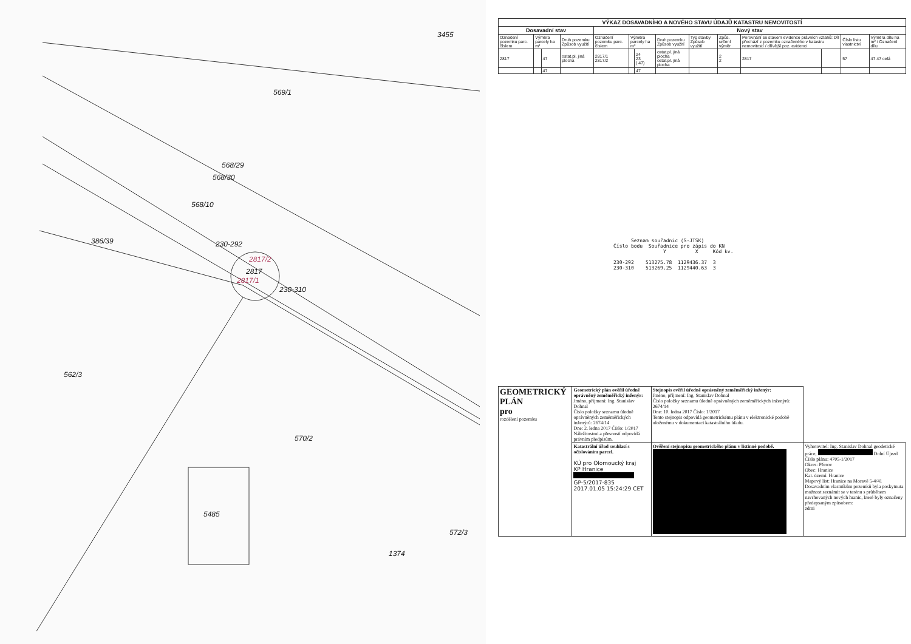3455
569/1
568/29
568/30
568/10
386/39 230-292
2817/2
2817
2817/1
230-310
562/3
570/2
5485
572/3
1374
| VÝKAZ DOSAVADNÍHO A NOVÉHO STAVU ÚDAJŮ KATASTRU NEMOVITOSTÍ | | | | | | | | | | | | | |
| --- | --- | --- | --- | --- | --- | --- | --- | --- | --- | --- | --- | --- | --- |
| Dosavadní stav | | | | Nový stav | | | | | | | | | |
| Označení pozemku parc. číslem | Výměra parcely ha m² | | Druh pozemku Způsob využití | Označení pozemku parc. číslem | Výměra parcely ha m² | | Druh pozemku Způsob využití | Typ stavby Způsob využití | Způs. určení výměr | Porovnání se stavem evidence právních vztahů: Díl přechází z pozemku označeného v katastru nemovitostí / dřívější poz. evidenci | | Číslo listu vlastnictví | Výměra dílu ha m² / Označení dílu |
| 2817 | | 47 | ostat.pl. jiná plocha | 2817/1 2817/2 | | 24 23 ( 47) | ostat.pl. jiná plocha ostat.pl. jiná plocha | | 2 2 | 2817 | | 57 | 47 47 celá |
| | | 47 | | | | 47 | | | | | | | |
Seznam souřadnic (S-JTSK) Číslo bodu Souřadnice pro zápis do KN Y X Kód kv. 230-292 513275.78 1129436.37 3 230-310 513269.25 1129440.63 3
| GEOMETRICKÝ PLÁN pro rozdělení pozemku | Geometrický plán ověřil úředně oprávněný zeměměřický inženýr: Jméno, příjmení: Ing. Stanislav Dohnal Číslo položky seznamu úředně oprávněných zeměměřických inženýrů: 2674/14 Dne: 2. ledna 2017 Číslo: 1/2017 Náležitostmi a přesností odpovídá právním předpisům. | Stejnopis ověřil úředně oprávněný zeměměřický inženýr: Jméno, příjmení: Ing. Stanislav Dohnal Číslo položky seznamu úředně oprávněných zeměměřických inženýrů: 2674/14 Dne: 10. ledna 2017 Číslo: 1/2017 Tento stejnopis odpovídá geometrickému plánu v elektronické podobě uloženému v dokumentaci katastrálního úřadu. | |
| | Katastrální úřad souhlasí s očíslováním parcel. KÚ pro Olomoucký kraj KP Hranice GP-5/2017-835 2017.01.05 15:24:29 CET | Ověření stejnopisu geometrického plánu v listinné podobě. | |
| | | | Vyhotovitel: Ing. Stanislav Dohnal geodetické práce, Dolní Újezd Číslo plánu: 4705-1/2017 Okres: Přerov Obec: Hranice Kat. území: Hranice Mapový list: Hranice na Moravě 5-4/41 Dosavadním vlastníkům pozemků byla poskytnuta možnost seznámit se v terénu s průběhem navrhovaných nových hranic, které byly označeny předepsaným způsobem: zdmi |